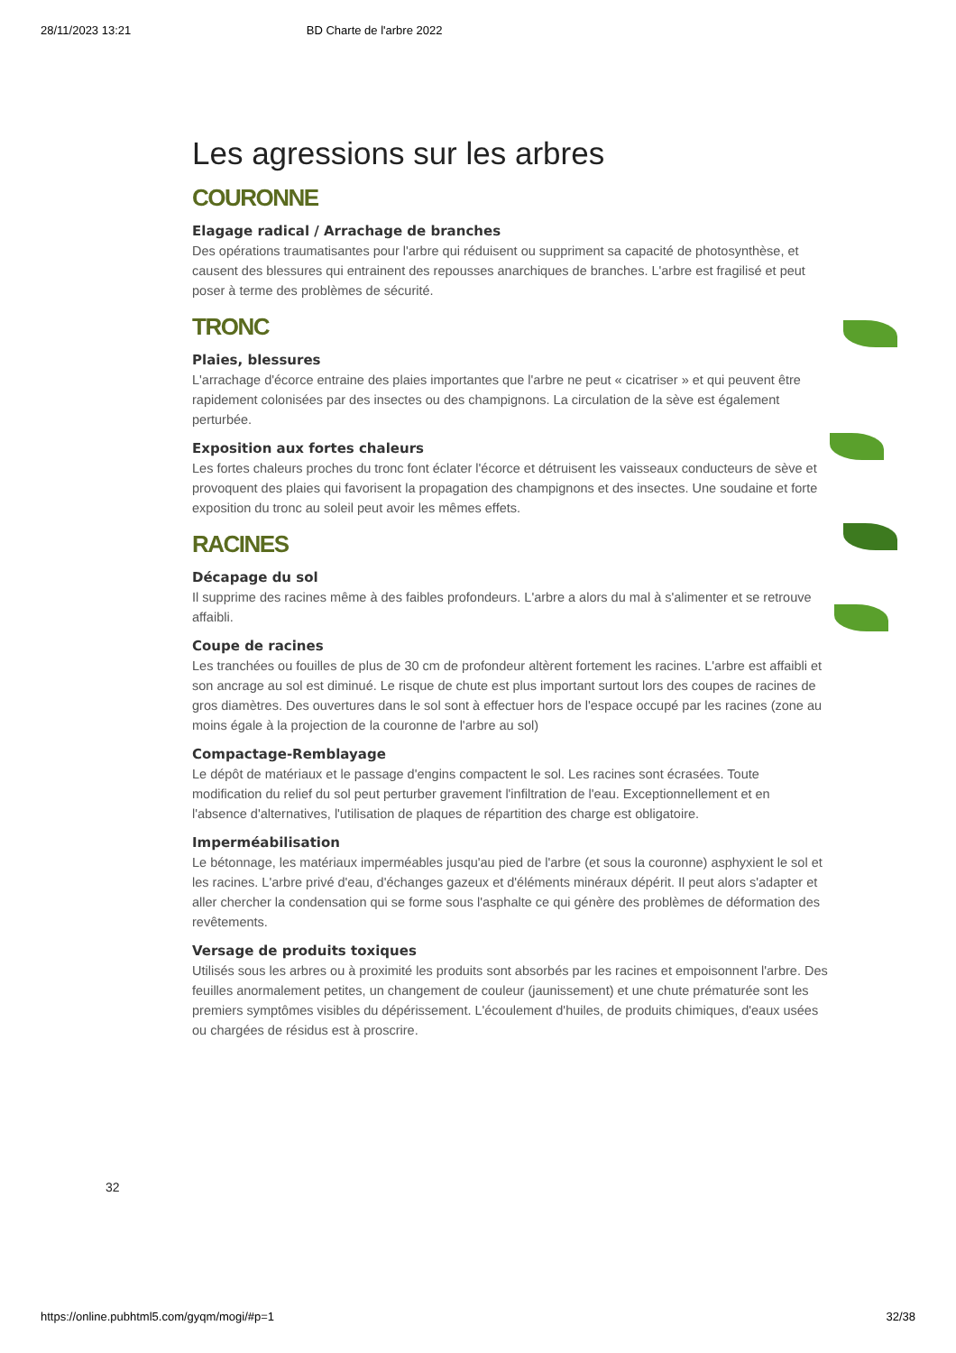28/11/2023 13:21 BD Charte de l'arbre 2022
Les agressions sur les arbres
COURONNE
Elagage radical / Arrachage de branches
Des opérations traumatisantes pour l'arbre qui réduisent ou suppriment sa capacité de photosynthèse, et causent des blessures qui entrainent des repousses anarchiques de branches. L'arbre est fragilisé et peut poser à terme des problèmes de sécurité.
TRONC
Plaies, blessures
L'arrachage d'écorce entraine des plaies importantes que l'arbre ne peut « cicatriser » et qui peuvent être rapidement colonisées par des insectes ou des champignons. La circulation de la sève est également perturbée.
Exposition aux fortes chaleurs
Les fortes chaleurs proches du tronc font éclater l'écorce et détruisent les vaisseaux conducteurs de sève et provoquent des plaies qui favorisent la propagation des champignons et des insectes. Une soudaine et forte exposition du tronc au soleil peut avoir les mêmes effets.
RACINES
Décapage du sol
Il supprime des racines même à des faibles profondeurs. L'arbre a alors du mal à s'alimenter et se retrouve affaibli.
Coupe de racines
Les tranchées ou fouilles de plus de 30 cm de profondeur altèrent fortement les racines. L'arbre est affaibli et son ancrage au sol est diminué. Le risque de chute est plus important surtout lors des coupes de racines de gros diamètres. Des ouvertures dans le sol sont à effectuer hors de l'espace occupé par les racines (zone au moins égale à la projection de la couronne de l'arbre au sol)
Compactage-Remblayage
Le dépôt de matériaux et le passage d'engins compactent le sol. Les racines sont écrasées. Toute modification du relief du sol peut perturber gravement l'infiltration de l'eau. Exceptionnellement et en l'absence d'alternatives, l'utilisation de plaques de répartition des charge est obligatoire.
Imperméabilisation
Le bétonnage, les matériaux imperméables jusqu'au pied de l'arbre (et sous la couronne) asphyxient le sol et les racines. L'arbre privé d'eau, d'échanges gazeux et d'éléments minéraux dépérit. Il peut alors s'adapter et aller chercher la condensation qui se forme sous l'asphalte ce qui génère des problèmes de déformation des revêtements.
Versage de produits toxiques
Utilisés sous les arbres ou à proximité les produits sont absorbés par les racines et empoisonnent l'arbre. Des feuilles anormalement petites, un changement de couleur (jaunissement) et une chute prématurée sont les premiers symptômes visibles du dépérissement. L'écoulement d'huiles, de produits chimiques, d'eaux usées ou chargées de résidus est à proscrire.
32
https://online.pubhtml5.com/gyqm/mogi/#p=1 32/38